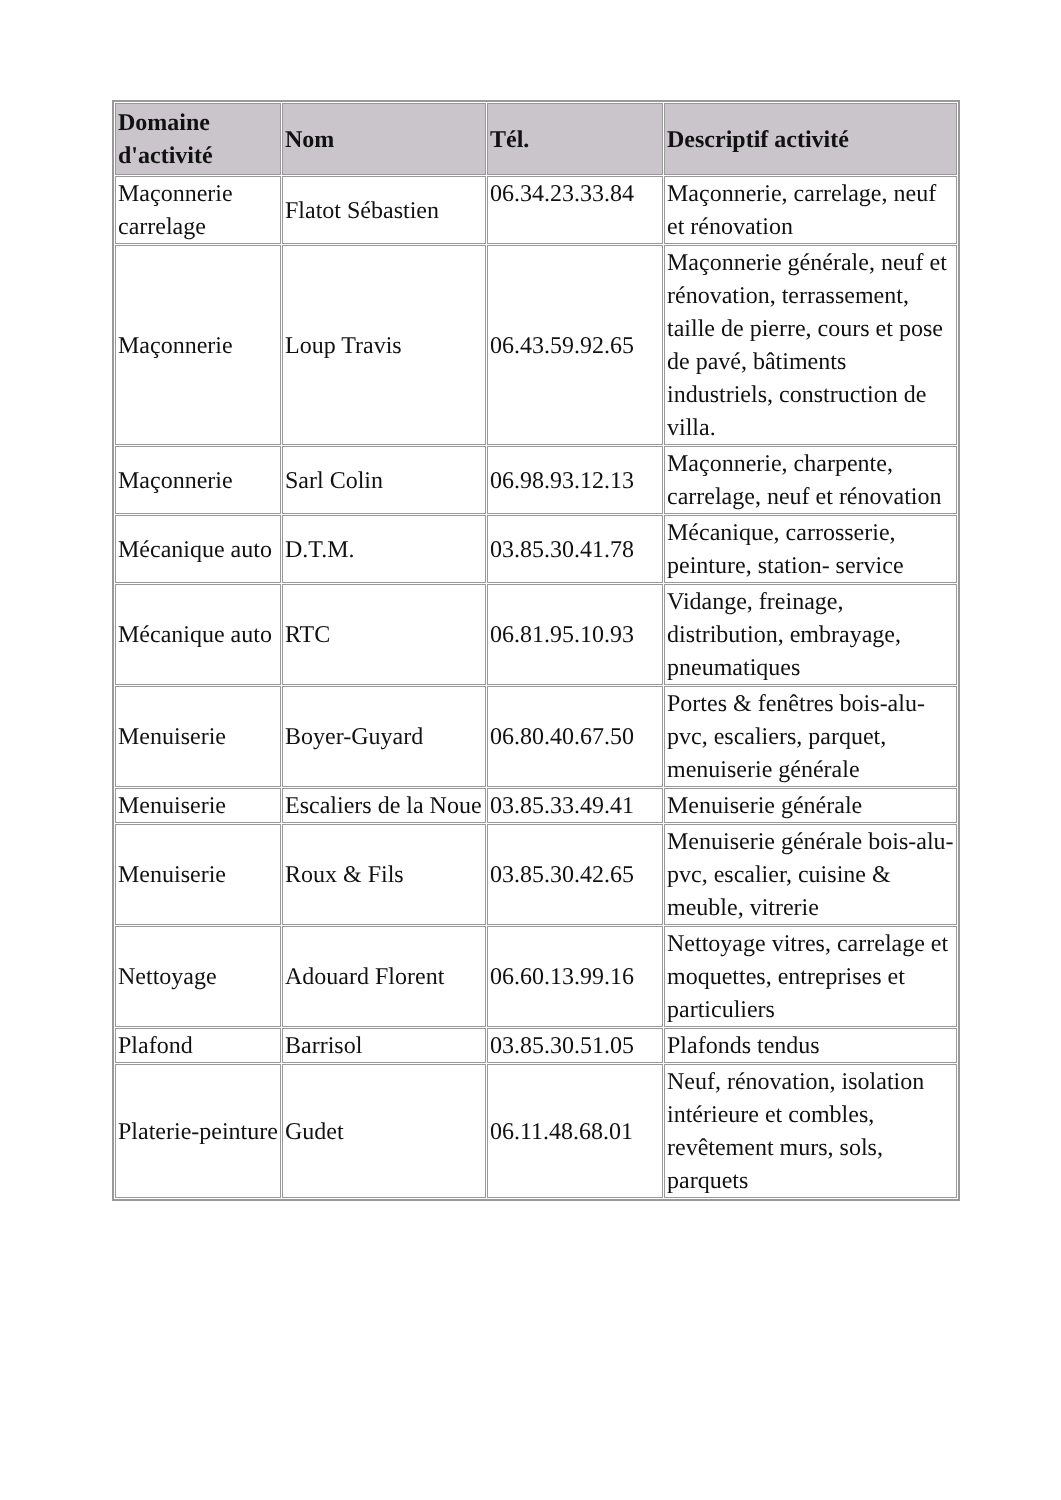| Domaine d'activité | Nom | Tél. | Descriptif activité |
| --- | --- | --- | --- |
| Maçonnerie carrelage | Flatot Sébastien | 06.34.23.33.84 | Maçonnerie, carrelage, neuf et rénovation |
| Maçonnerie | Loup Travis | 06.43.59.92.65 | Maçonnerie générale, neuf et rénovation, terrassement, taille de pierre, cours et pose de pavé, bâtiments industriels, construction de villa. |
| Maçonnerie | Sarl Colin | 06.98.93.12.13 | Maçonnerie, charpente, carrelage, neuf et rénovation |
| Mécanique auto | D.T.M. | 03.85.30.41.78 | Mécanique, carrosserie, peinture, station- service |
| Mécanique auto | RTC | 06.81.95.10.93 | Vidange, freinage, distribution, embrayage, pneumatiques |
| Menuiserie | Boyer-Guyard | 06.80.40.67.50 | Portes & fenêtres bois-alu-pvc, escaliers, parquet, menuiserie générale |
| Menuiserie | Escaliers de la Noue | 03.85.33.49.41 | Menuiserie générale |
| Menuiserie | Roux & Fils | 03.85.30.42.65 | Menuiserie générale bois-alu-pvc, escalier, cuisine & meuble, vitrerie |
| Nettoyage | Adouard Florent | 06.60.13.99.16 | Nettoyage vitres, carrelage et moquettes, entreprises et particuliers |
| Plafond | Barrisol | 03.85.30.51.05 | Plafonds tendus |
| Platerie-peinture | Gudet | 06.11.48.68.01 | Neuf, rénovation, isolation intérieure et combles, revêtement murs, sols, parquets |